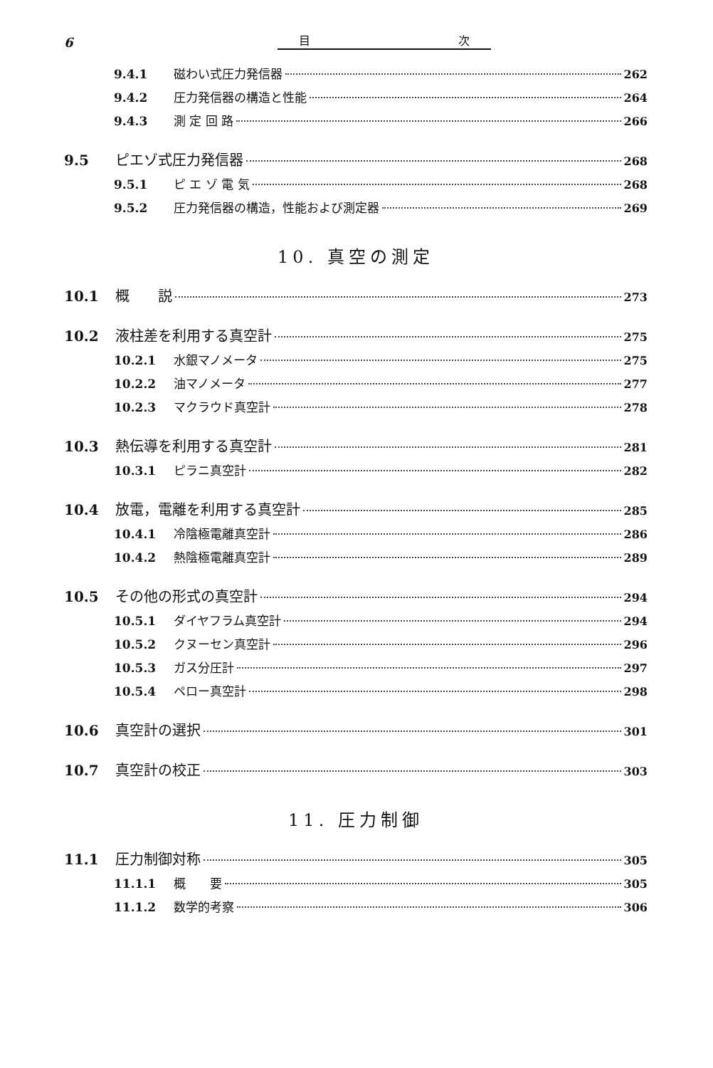6 目 次
9.4.1 磁わい式圧力発信器 262
9.4.2 圧力発信器の構造と性能 264
9.4.3 測 定 回 路 266
9.5 ピエゾ式圧力発信器 268
9.5.1 ピ エ ゾ 電 気 268
9.5.2 圧力発信器の構造，性能および測定器 269
10. 真空の測定
10.1 概　　説 273
10.2 液柱差を利用する真空計 275
10.2.1 水銀マノメータ 275
10.2.2 油マノメータ 277
10.2.3 マクラウド真空計 278
10.3 熱伝導を利用する真空計 281
10.3.1 ピラニ真空計 282
10.4 放電，電離を利用する真空計 285
10.4.1 冷陰極電離真空計 286
10.4.2 熱陰極電離真空計 289
10.5 その他の形式の真空計 294
10.5.1 ダイヤフラム真空計 294
10.5.2 クヌーセン真空計 296
10.5.3 ガス分圧計 297
10.5.4 ペロー真空計 298
10.6 真空計の選択 301
10.7 真空計の校正 303
11. 圧力制御
11.1 圧力制御対称 305
11.1.1 概　　要 305
11.1.2 数学的考察 306